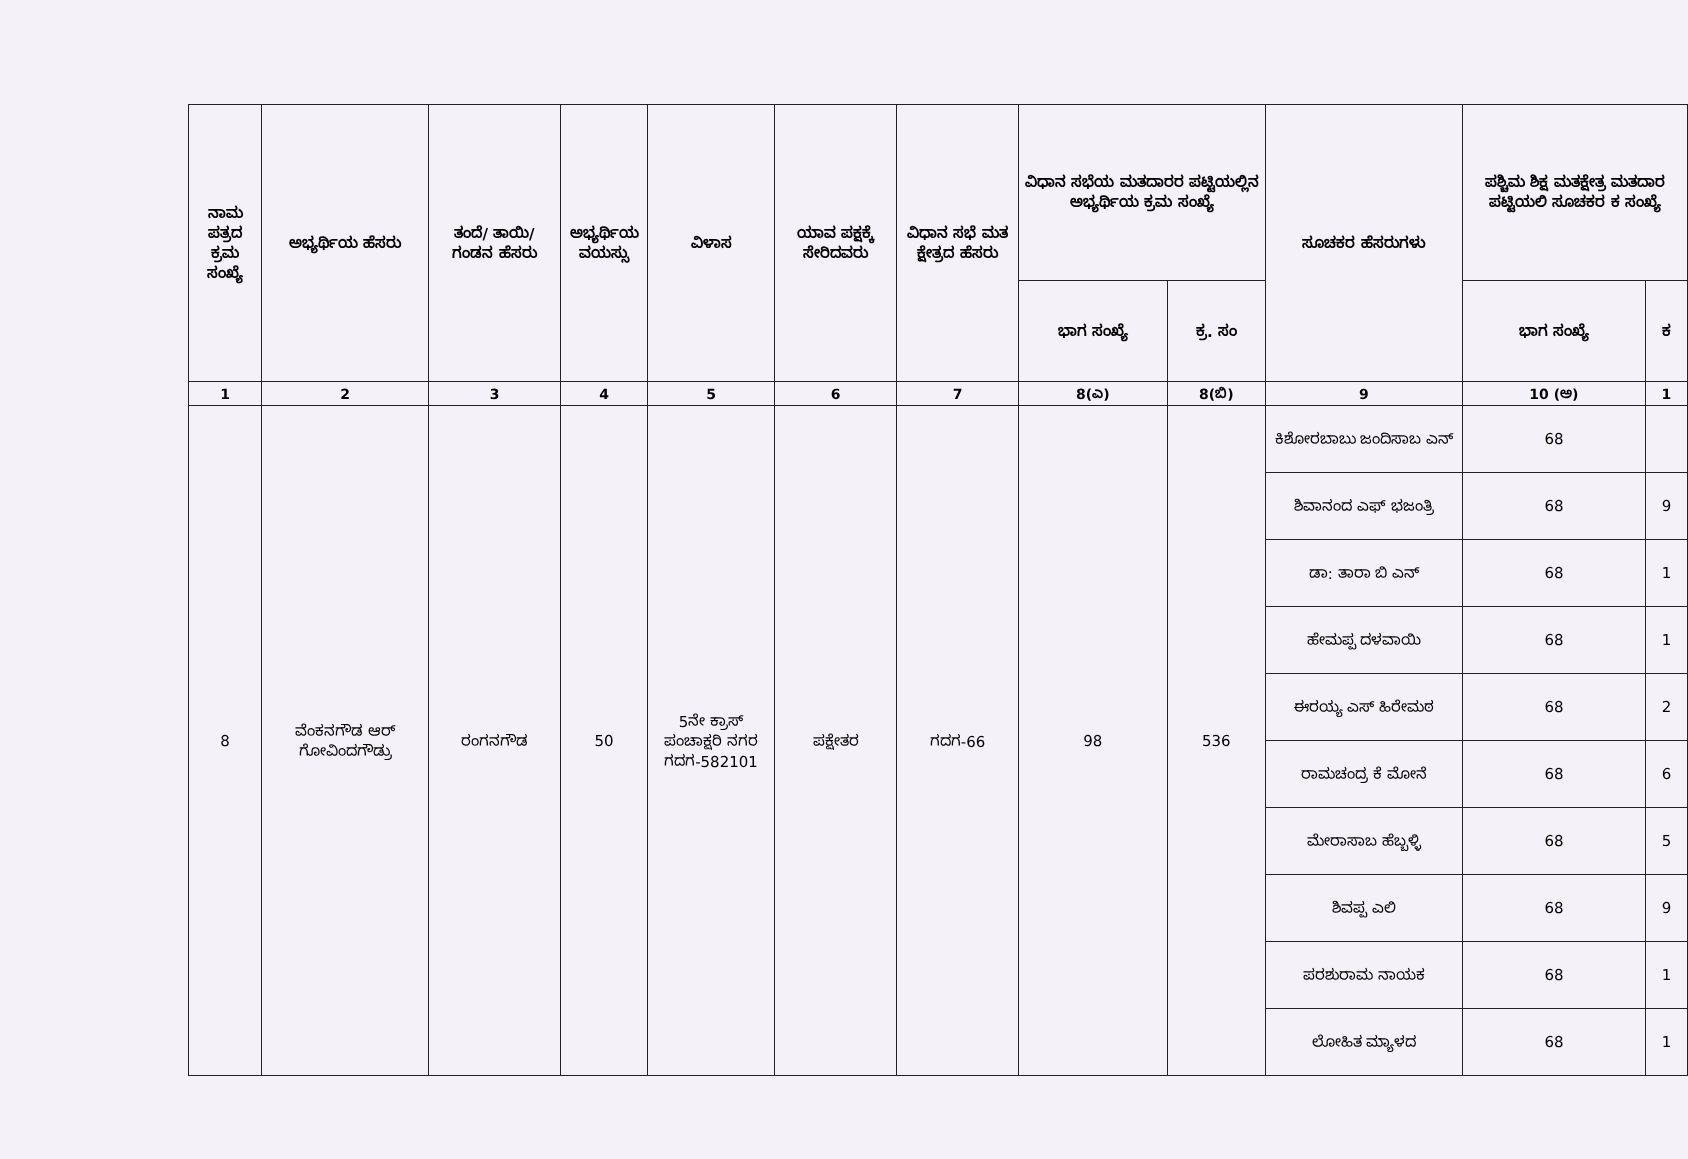| ನಾಮ ಪತ್ರದ ಕ್ರಮ ಸಂಖ್ಯೆ | ಅಭ್ಯರ್ಥಿಯ ಹೆಸರು | ತಂದೆ/ ತಾಯಿ/ ಗಂಡನ ಹೆಸರು | ಅಭ್ಯರ್ಥಿಯ ವಯಸ್ಸು | ವಿಳಾಸ | ಯಾವ ಪಕ್ಷಕ್ಕೆ ಸೇರಿದವರು | ವಿಧಾನ ಸಭೆ ಮತ ಕ್ಷೇತ್ರದ ಹೆಸರು | ವಿಧಾನ ಸಭೆಯ ಮತದಾರರ ಪಟ್ಟಿಯಲ್ಲಿನ ಅಭ್ಯರ್ಥಿಯ ಕ್ರಮ ಸಂಖ್ಯೆ | | ಸೂಚಕರ ಹೆಸರುಗಳು | ಪಶ್ಚಿಮ ಶಿಕ್ಷ ಮತಕ್ಷೇತ್ರ ಮತದಾರ ಪಟ್ಟಿಯಲಿ ಸೂಚಕರ ಕ ಸಂಖ್ಯೆ | |
| --- | --- | --- | --- | --- | --- | --- | --- | --- | --- | --- | --- |
| | | | | | | | ಭಾಗ ಸಂಖ್ಯೆ | ಕ್ರ. ಸಂ | | ಭಾಗ ಸಂಖ್ಯೆ | ಕ |
| 1 | 2 | 3 | 4 | 5 | 6 | 7 | 8(ಎ) | 8(ಬಿ) | 9 | 10 (ಅ) | 1 |
| 8 | ವೆಂಕನಗೌಡ ಆರ್ ಗೋವಿಂದಗೌಡ್ರು | ರಂಗನಗೌಡ | 50 | 5ನೇ ಕ್ರಾಸ್ ಪಂಚಾಕ್ಷರಿ ನಗರ ಗದಗ-582101 | ಪಕ್ಷೇತರ | ಗದಗ-66 | 98 | 536 | ಕಿಶೋರಬಾಬು ಜಂದಿಸಾಬ ಎನ್ | 68 | |
| | | | | | | | | | ಶಿವಾನಂದ ಎಫ್ ಭಜಂತ್ರಿ | 68 | 9 |
| | | | | | | | | | ಡಾ: ತಾರಾ ಬಿ ಎನ್ | 68 | 1 |
| | | | | | | | | | ಹೇಮಪ್ಪ ದಳವಾಯಿ | 68 | 1 |
| | | | | | | | | | ಈರಯ್ಯ ಎಸ್ ಹಿರೇಮಠ | 68 | 2 |
| | | | | | | | | | ರಾಮಚಂದ್ರ ಕೆ ಮೋನೆ | 68 | 6 |
| | | | | | | | | | ಮೇರಾಸಾಬ ಹೆಬ್ಬಳ್ಳಿ | 68 | 5 |
| | | | | | | | | | ಶಿವಪ್ಪ ಎಲಿ | 68 | 9 |
| | | | | | | | | | ಪರಶುರಾಮ ನಾಯಕ | 68 | 1 |
| | | | | | | | | | ಲೋಹಿತ ಮ್ಯಾಳದ | 68 | 1 |